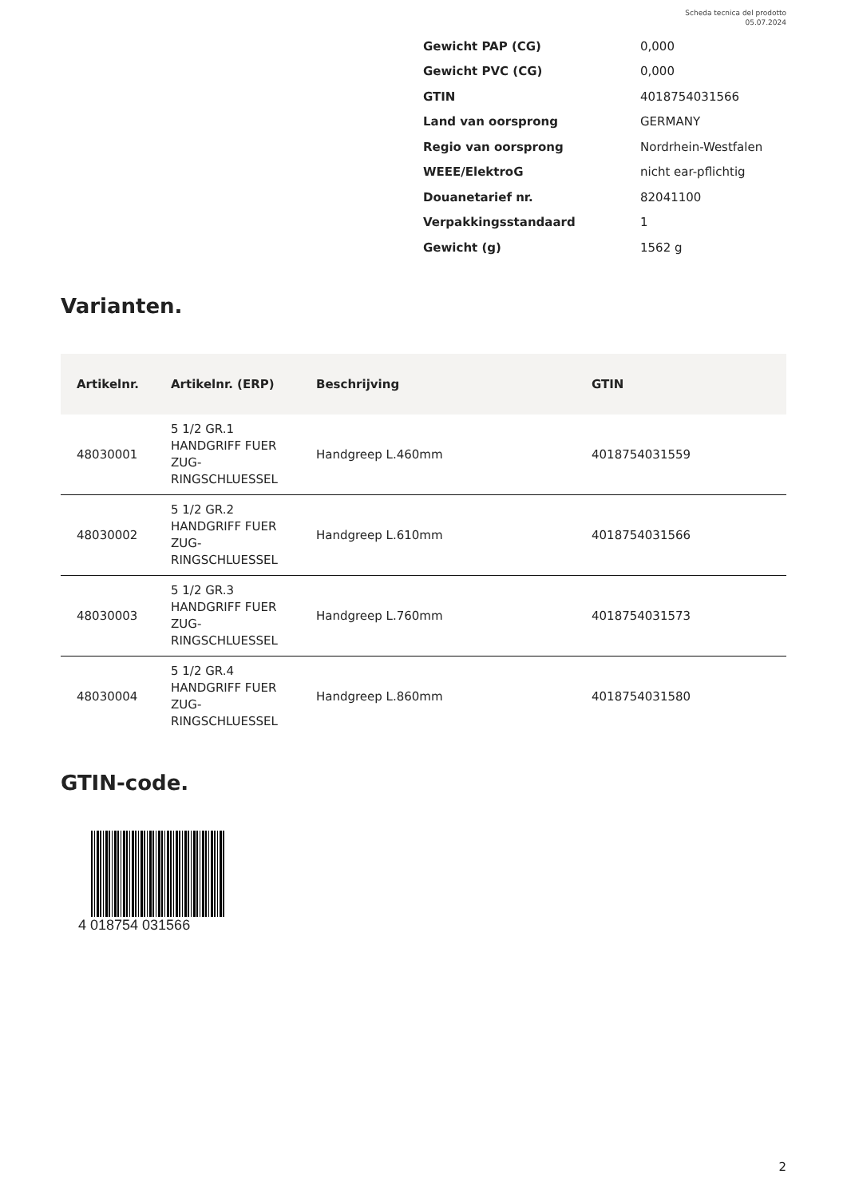Scheda tecnica del prodotto
05.07.2024
| Gewicht PAP (CG) | 0,000 |
| Gewicht PVC (CG) | 0,000 |
| GTIN | 4018754031566 |
| Land van oorsprong | GERMANY |
| Regio van oorsprong | Nordrhein-Westfalen |
| WEEE/ElektroG | nicht ear-pflichtig |
| Douanetarief nr. | 82041100 |
| Verpakkingsstandaard | 1 |
| Gewicht (g) | 1562 g |
Varianten.
| Artikelnr. | Artikelnr. (ERP) | Beschrijving | GTIN |
| --- | --- | --- | --- |
| 48030001 | 5 1/2 GR.1 HANDGRIFF FUER ZUG- RINGSCHLUESSEL | Handgreep L.460mm | 4018754031559 |
| 48030002 | 5 1/2 GR.2 HANDGRIFF FUER ZUG- RINGSCHLUESSEL | Handgreep L.610mm | 4018754031566 |
| 48030003 | 5 1/2 GR.3 HANDGRIFF FUER ZUG- RINGSCHLUESSEL | Handgreep L.760mm | 4018754031573 |
| 48030004 | 5 1/2 GR.4 HANDGRIFF FUER ZUG- RINGSCHLUESSEL | Handgreep L.860mm | 4018754031580 |
GTIN-code.
4 018754 031566
2